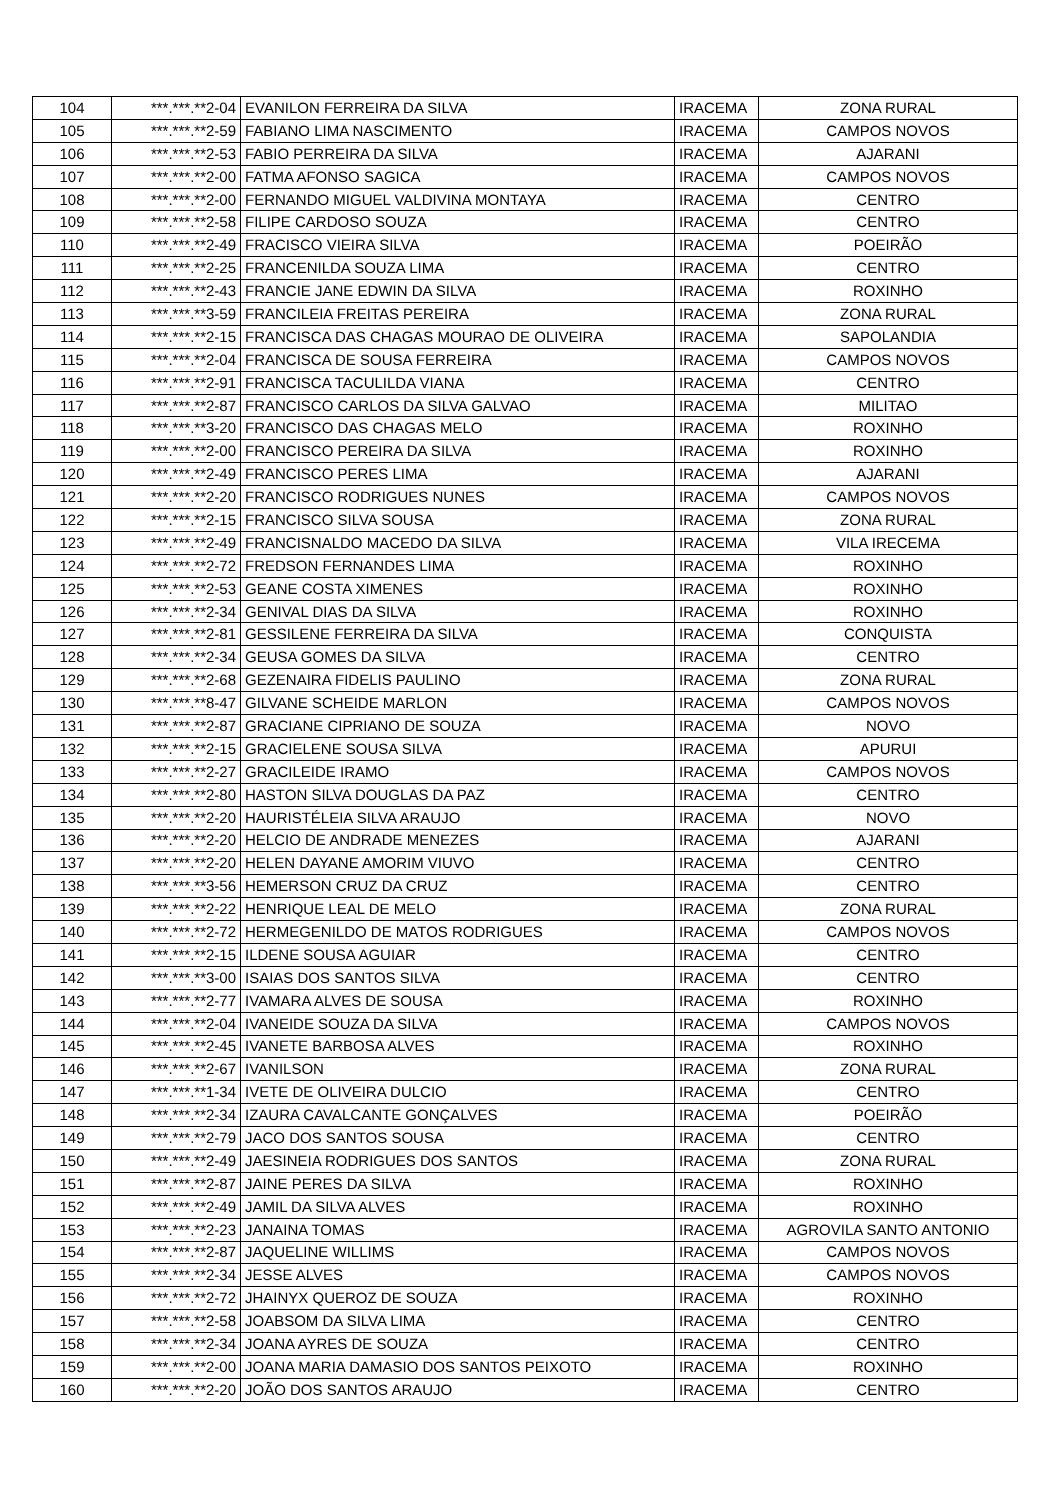| 104 | ***.***.**2-04 | EVANILON FERREIRA DA SILVA | IRACEMA | ZONA RURAL |
| 105 | ***.***.**2-59 | FABIANO LIMA NASCIMENTO | IRACEMA | CAMPOS NOVOS |
| 106 | ***.***.**2-53 | FABIO PERREIRA DA SILVA | IRACEMA | AJARANI |
| 107 | ***.***.**2-00 | FATMA AFONSO SAGICA | IRACEMA | CAMPOS NOVOS |
| 108 | ***.***.**2-00 | FERNANDO MIGUEL VALDIVINA MONTAYA | IRACEMA | CENTRO |
| 109 | ***.***.**2-58 | FILIPE CARDOSO SOUZA | IRACEMA | CENTRO |
| 110 | ***.***.**2-49 | FRACISCO VIEIRA SILVA | IRACEMA | POEIRÃO |
| 111 | ***.***.**2-25 | FRANCENILDA SOUZA LIMA | IRACEMA | CENTRO |
| 112 | ***.***.**2-43 | FRANCIE JANE EDWIN DA SILVA | IRACEMA | ROXINHO |
| 113 | ***.***.**3-59 | FRANCILEIA FREITAS PEREIRA | IRACEMA | ZONA RURAL |
| 114 | ***.***.**2-15 | FRANCISCA DAS CHAGAS MOURAO DE OLIVEIRA | IRACEMA | SAPOLANDIA |
| 115 | ***.***.**2-04 | FRANCISCA DE SOUSA FERREIRA | IRACEMA | CAMPOS NOVOS |
| 116 | ***.***.**2-91 | FRANCISCA TACULILDA VIANA | IRACEMA | CENTRO |
| 117 | ***.***.**2-87 | FRANCISCO CARLOS DA SILVA GALVAO | IRACEMA | MILITAO |
| 118 | ***.***.**3-20 | FRANCISCO DAS CHAGAS MELO | IRACEMA | ROXINHO |
| 119 | ***.***.**2-00 | FRANCISCO PEREIRA DA SILVA | IRACEMA | ROXINHO |
| 120 | ***.***.**2-49 | FRANCISCO PERES LIMA | IRACEMA | AJARANI |
| 121 | ***.***.**2-20 | FRANCISCO RODRIGUES NUNES | IRACEMA | CAMPOS NOVOS |
| 122 | ***.***.**2-15 | FRANCISCO SILVA SOUSA | IRACEMA | ZONA RURAL |
| 123 | ***.***.**2-49 | FRANCISNALDO MACEDO DA SILVA | IRACEMA | VILA IRECEMA |
| 124 | ***.***.**2-72 | FREDSON FERNANDES LIMA | IRACEMA | ROXINHO |
| 125 | ***.***.**2-53 | GEANE COSTA XIMENES | IRACEMA | ROXINHO |
| 126 | ***.***.**2-34 | GENIVAL DIAS DA SILVA | IRACEMA | ROXINHO |
| 127 | ***.***.**2-81 | GESSILENE FERREIRA DA SILVA | IRACEMA | CONQUISTA |
| 128 | ***.***.**2-34 | GEUSA GOMES DA SILVA | IRACEMA | CENTRO |
| 129 | ***.***.**2-68 | GEZENAIRA FIDELIS PAULINO | IRACEMA | ZONA RURAL |
| 130 | ***.***.**8-47 | GILVANE SCHEIDE MARLON | IRACEMA | CAMPOS NOVOS |
| 131 | ***.***.**2-87 | GRACIANE CIPRIANO DE SOUZA | IRACEMA | NOVO |
| 132 | ***.***.**2-15 | GRACIELENE SOUSA SILVA | IRACEMA | APURUI |
| 133 | ***.***.**2-27 | GRACILEIDE IRAMO | IRACEMA | CAMPOS NOVOS |
| 134 | ***.***.**2-80 | HASTON SILVA DOUGLAS DA PAZ | IRACEMA | CENTRO |
| 135 | ***.***.**2-20 | HAURISTÉLEIA SILVA ARAUJO | IRACEMA | NOVO |
| 136 | ***.***.**2-20 | HELCIO DE ANDRADE MENEZES | IRACEMA | AJARANI |
| 137 | ***.***.**2-20 | HELEN DAYANE AMORIM VIUVO | IRACEMA | CENTRO |
| 138 | ***.***.**3-56 | HEMERSON CRUZ DA CRUZ | IRACEMA | CENTRO |
| 139 | ***.***.**2-22 | HENRIQUE LEAL DE MELO | IRACEMA | ZONA RURAL |
| 140 | ***.***.**2-72 | HERMEGENILDO DE MATOS RODRIGUES | IRACEMA | CAMPOS NOVOS |
| 141 | ***.***.**2-15 | ILDENE SOUSA AGUIAR | IRACEMA | CENTRO |
| 142 | ***.***.**3-00 | ISAIAS DOS SANTOS SILVA | IRACEMA | CENTRO |
| 143 | ***.***.**2-77 | IVAMARA ALVES DE SOUSA | IRACEMA | ROXINHO |
| 144 | ***.***.**2-04 | IVANEIDE SOUZA DA SILVA | IRACEMA | CAMPOS NOVOS |
| 145 | ***.***.**2-45 | IVANETE BARBOSA ALVES | IRACEMA | ROXINHO |
| 146 | ***.***.**2-67 | IVANILSON | IRACEMA | ZONA RURAL |
| 147 | ***.***.**1-34 | IVETE DE OLIVEIRA DULCIO | IRACEMA | CENTRO |
| 148 | ***.***.**2-34 | IZAURA CAVALCANTE GONÇALVES | IRACEMA | POEIRÃO |
| 149 | ***.***.**2-79 | JACO DOS SANTOS SOUSA | IRACEMA | CENTRO |
| 150 | ***.***.**2-49 | JAESINEIA RODRIGUES DOS SANTOS | IRACEMA | ZONA RURAL |
| 151 | ***.***.**2-87 | JAINE PERES DA SILVA | IRACEMA | ROXINHO |
| 152 | ***.***.**2-49 | JAMIL DA SILVA ALVES | IRACEMA | ROXINHO |
| 153 | ***.***.**2-23 | JANAINA TOMAS | IRACEMA | AGROVILA SANTO ANTONIO |
| 154 | ***.***.**2-87 | JAQUELINE WILLIMS | IRACEMA | CAMPOS NOVOS |
| 155 | ***.***.**2-34 | JESSE ALVES | IRACEMA | CAMPOS NOVOS |
| 156 | ***.***.**2-72 | JHAINYX QUEROZ DE SOUZA | IRACEMA | ROXINHO |
| 157 | ***.***.**2-58 | JOABSOM DA SILVA LIMA | IRACEMA | CENTRO |
| 158 | ***.***.**2-34 | JOANA AYRES DE SOUZA | IRACEMA | CENTRO |
| 159 | ***.***.**2-00 | JOANA MARIA DAMASIO DOS SANTOS PEIXOTO | IRACEMA | ROXINHO |
| 160 | ***.***.**2-20 | JOÃO DOS SANTOS ARAUJO | IRACEMA | CENTRO |